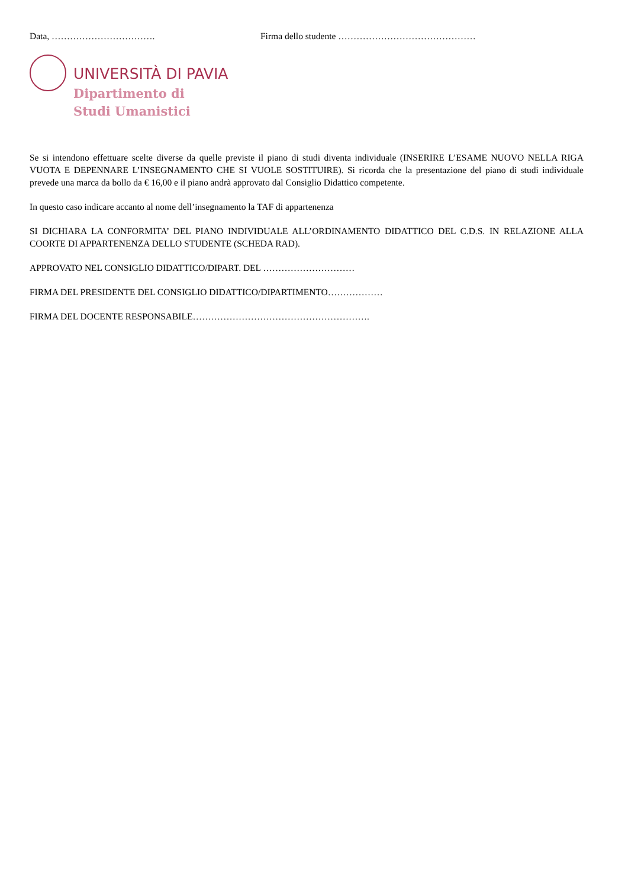Data, ……………………………. Firma dello studente ………………………………………
UNIVERSITÀ DI PAVIA
Dipartimento di
Studi Umanistici
Se si intendono effettuare scelte diverse da quelle previste il piano di studi diventa individuale (INSERIRE L’ESAME NUOVO NELLA RIGA VUOTA E DEPENNARE L’INSEGNAMENTO CHE SI VUOLE SOSTITUIRE). Si ricorda che la presentazione del piano di studi individuale prevede una marca da bollo da € 16,00 e il piano andrà approvato dal Consiglio Didattico competente.
In questo caso indicare accanto al nome dell’insegnamento la TAF di appartenenza
SI DICHIARA LA CONFORMITA’ DEL PIANO INDIVIDUALE ALL’ORDINAMENTO DIDATTICO DEL C.D.S. IN RELAZIONE ALLA COORTE DI APPARTENENZA DELLO STUDENTE (SCHEDA RAD).
APPROVATO NEL CONSIGLIO DIDATTICO/DIPART. DEL …………………………
FIRMA DEL PRESIDENTE DEL CONSIGLIO DIDATTICO/DIPARTIMENTO………………
FIRMA DEL DOCENTE RESPONSABILE………………………………………………….